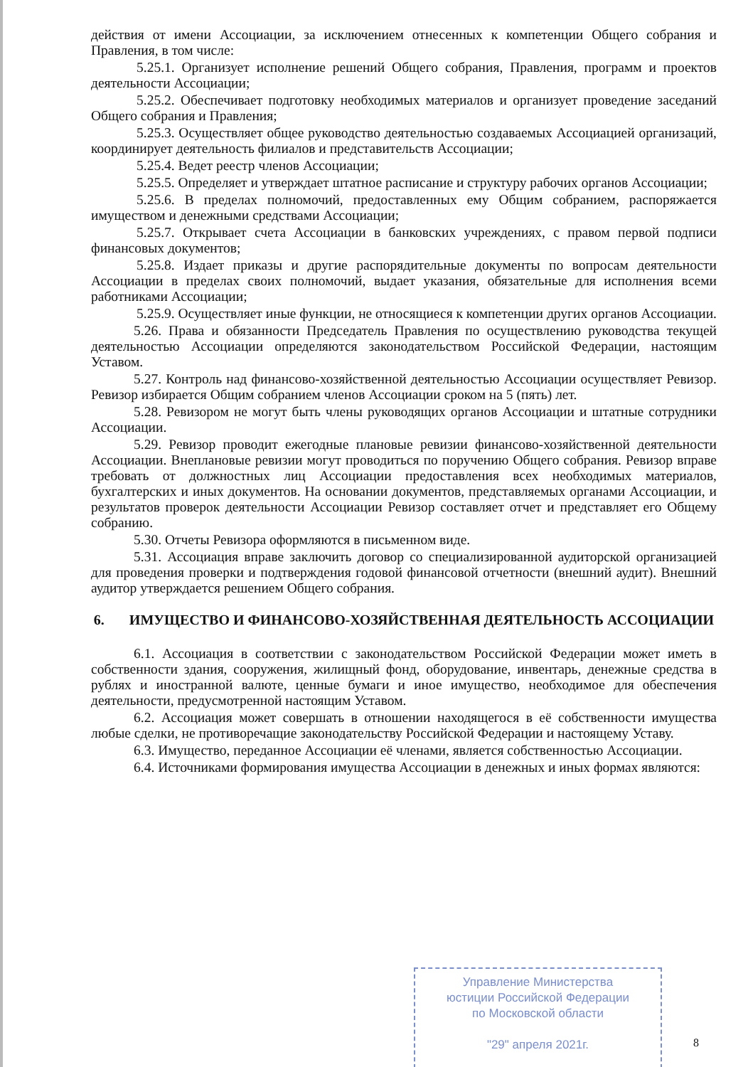действия от имени Ассоциации, за исключением отнесенных к компетенции Общего собрания и Правления, в том числе:
5.25.1. Организует исполнение решений Общего собрания, Правления, программ и проектов деятельности Ассоциации;
5.25.2. Обеспечивает подготовку необходимых материалов и организует проведение заседаний Общего собрания и Правления;
5.25.3. Осуществляет общее руководство деятельностью создаваемых Ассоциацией организаций, координирует деятельность филиалов и представительств Ассоциации;
5.25.4. Ведет реестр членов Ассоциации;
5.25.5. Определяет и утверждает штатное расписание и структуру рабочих органов Ассоциации;
5.25.6. В пределах полномочий, предоставленных ему Общим собранием, распоряжается имуществом и денежными средствами Ассоциации;
5.25.7. Открывает счета Ассоциации в банковских учреждениях, с правом первой подписи финансовых документов;
5.25.8. Издает приказы и другие распорядительные документы по вопросам деятельности Ассоциации в пределах своих полномочий, выдает указания, обязательные для исполнения всеми работниками Ассоциации;
5.25.9. Осуществляет иные функции, не относящиеся к компетенции других органов Ассоциации.
5.26. Права и обязанности Председатель Правления по осуществлению руководства текущей деятельностью Ассоциации определяются законодательством Российской Федерации, настоящим Уставом.
5.27. Контроль над финансово-хозяйственной деятельностью Ассоциации осуществляет Ревизор. Ревизор избирается Общим собранием членов Ассоциации сроком на 5 (пять) лет.
5.28. Ревизором не могут быть члены руководящих органов Ассоциации и штатные сотрудники Ассоциации.
5.29. Ревизор проводит ежегодные плановые ревизии финансово-хозяйственной деятельности Ассоциации. Внеплановые ревизии могут проводиться по поручению Общего собрания. Ревизор вправе требовать от должностных лиц Ассоциации предоставления всех необходимых материалов, бухгалтерских и иных документов. На основании документов, представляемых органами Ассоциации, и результатов проверок деятельности Ассоциации Ревизор составляет отчет и представляет его Общему собранию.
5.30. Отчеты Ревизора оформляются в письменном виде.
5.31. Ассоциация вправе заключить договор со специализированной аудиторской организацией для проведения проверки и подтверждения годовой финансовой отчетности (внешний аудит). Внешний аудитор утверждается решением Общего собрания.
6. ИМУЩЕСТВО И ФИНАНСОВО-ХОЗЯЙСТВЕННАЯ ДЕЯТЕЛЬНОСТЬ АССОЦИАЦИИ
6.1. Ассоциация в соответствии с законодательством Российской Федерации может иметь в собственности здания, сооружения, жилищный фонд, оборудование, инвентарь, денежные средства в рублях и иностранной валюте, ценные бумаги и иное имущество, необходимое для обеспечения деятельности, предусмотренной настоящим Уставом.
6.2. Ассоциация может совершать в отношении находящегося в её собственности имущества любые сделки, не противоречащие законодательству Российской Федерации и настоящему Уставу.
6.3. Имущество, переданное Ассоциации её членами, является собственностью Ассоциации.
6.4. Источниками формирования имущества Ассоциации в денежных и иных формах являются:
Управление Министерства
юстиции Российской Федерации
по Московской области
"29" апреля 2021г.
8